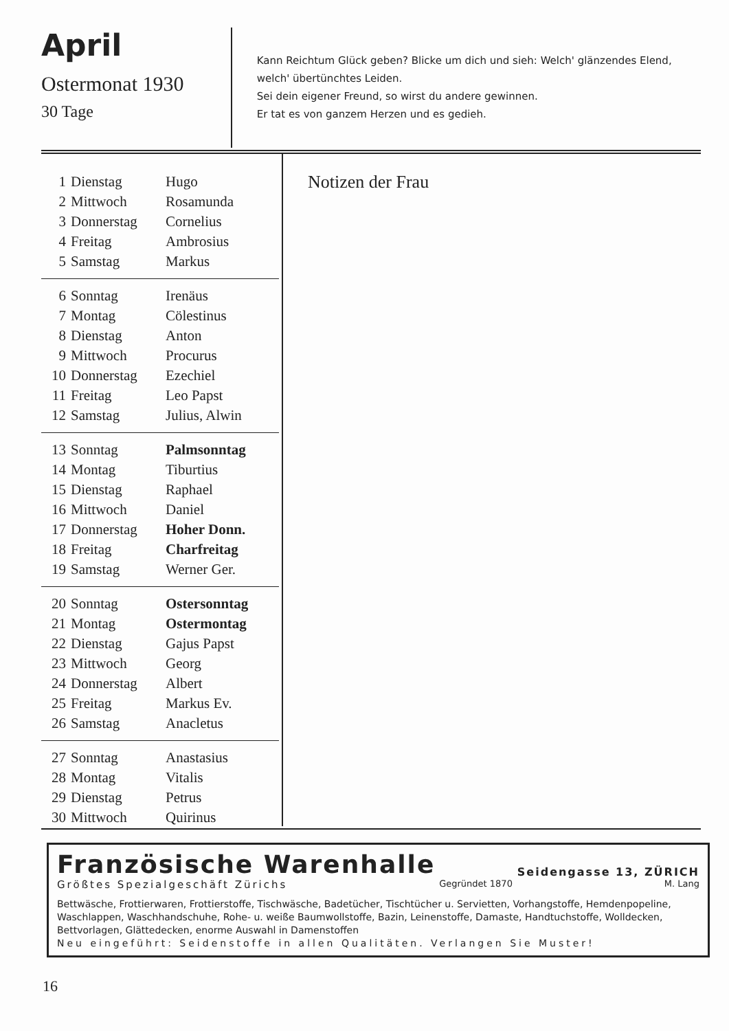April
Ostermonat 1930
30 Tage
Kann Reichtum Glück geben? Blicke um dich und sieh: Welch' glänzendes Elend, welch' übertünchtes Leiden.
Sei dein eigener Freund, so wirst du andere gewinnen.
Er tat es von ganzem Herzen und es gedieh.
| 1 | Dienstag | Hugo |
| 2 | Mittwoch | Rosamunda |
| 3 | Donnerstag | Cornelius |
| 4 | Freitag | Ambrosius |
| 5 | Samstag | Markus |
| 6 | Sonntag | Irenäus |
| 7 | Montag | Cölestinus |
| 8 | Dienstag | Anton |
| 9 | Mittwoch | Procurus |
| 10 | Donnerstag | Ezechiel |
| 11 | Freitag | Leo Papst |
| 12 | Samstag | Julius, Alwin |
| 13 | Sonntag | Palmsonntag |
| 14 | Montag | Tiburtius |
| 15 | Dienstag | Raphael |
| 16 | Mittwoch | Daniel |
| 17 | Donnerstag | Hoher Donn. |
| 18 | Freitag | Charfreitag |
| 19 | Samstag | Werner Ger. |
| 20 | Sonntag | Ostersonntag |
| 21 | Montag | Ostermontag |
| 22 | Dienstag | Gajus Papst |
| 23 | Mittwoch | Georg |
| 24 | Donnerstag | Albert |
| 25 | Freitag | Markus Ev. |
| 26 | Samstag | Anacletus |
| 27 | Sonntag | Anastasius |
| 28 | Montag | Vitalis |
| 29 | Dienstag | Petrus |
| 30 | Mittwoch | Quirinus |
Notizen der Frau
Französische Warenhalle
Seidengasse 13, ZÜRICH
Größtes Spezialgeschäft Zürichs Gegründet 1870 M. Lang
Bettwäsche, Frottierwaren, Frottierstoffe, Tischwäsche, Badetücher, Tischtücher u. Servietten, Vorhangstoffe, Hemdenpopeline, Waschlappen, Waschhandschuhe, Rohe- u. weiße Baumwollstoffe, Bazin, Leinenstoffe, Damaste, Handtuchstoffe, Wolldecken, Bettvorlagen, Glättedecken, enorme Auswahl in Damenstoffen
Neu eingeführt: Seidenstoffe in allen Qualitäten. Verlangen Sie Muster!
16